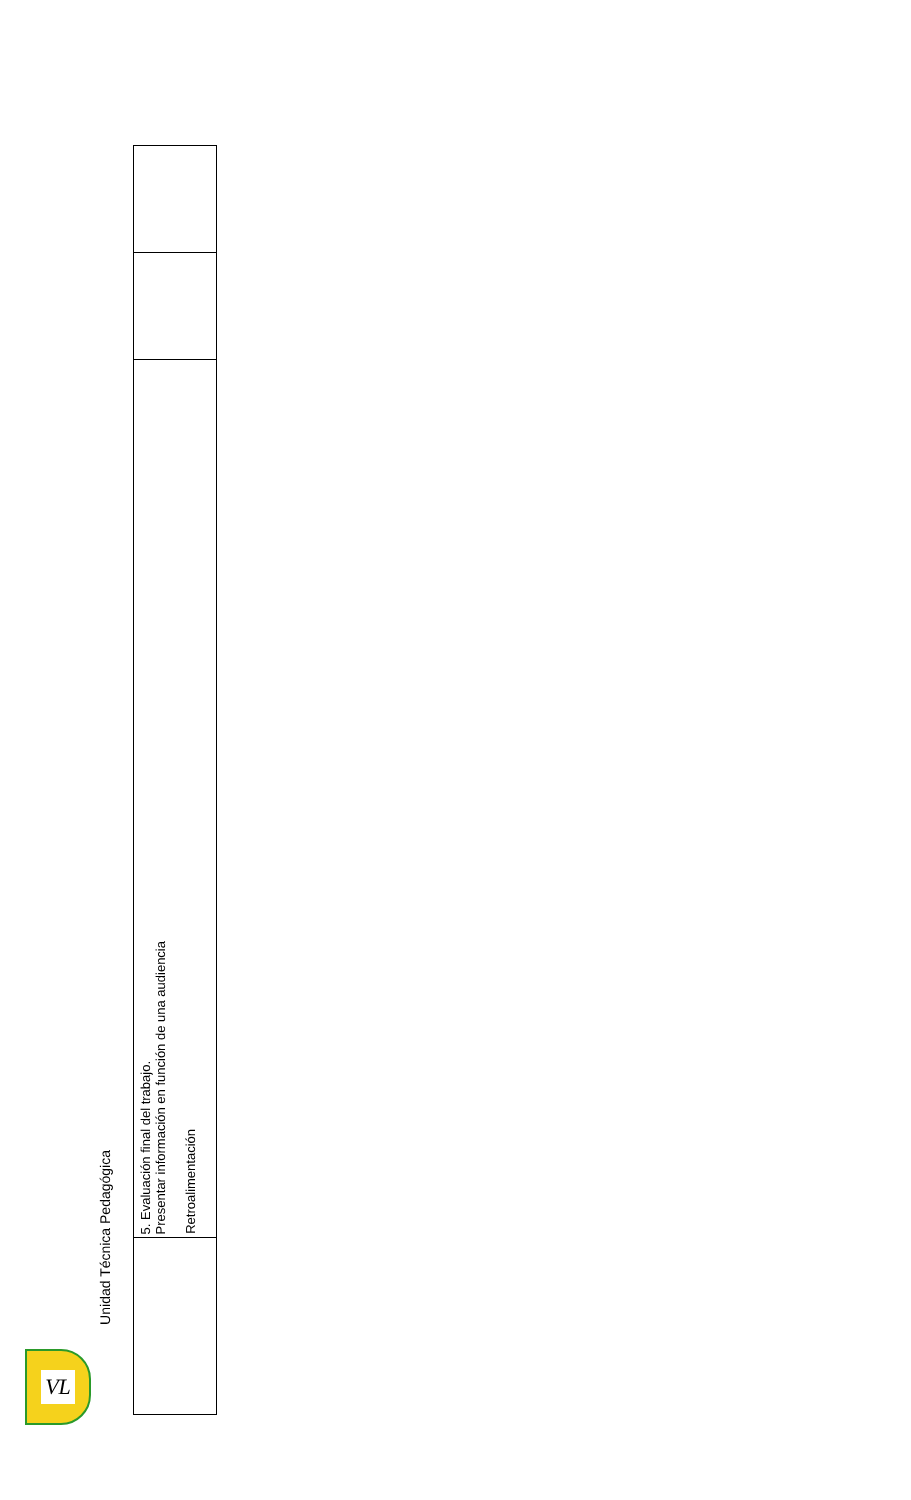VL
Unidad Técnica Pedagógica
| | 5. Evaluación final del trabajo. Presentar información en función de una audiencia Retroalimentación | | |